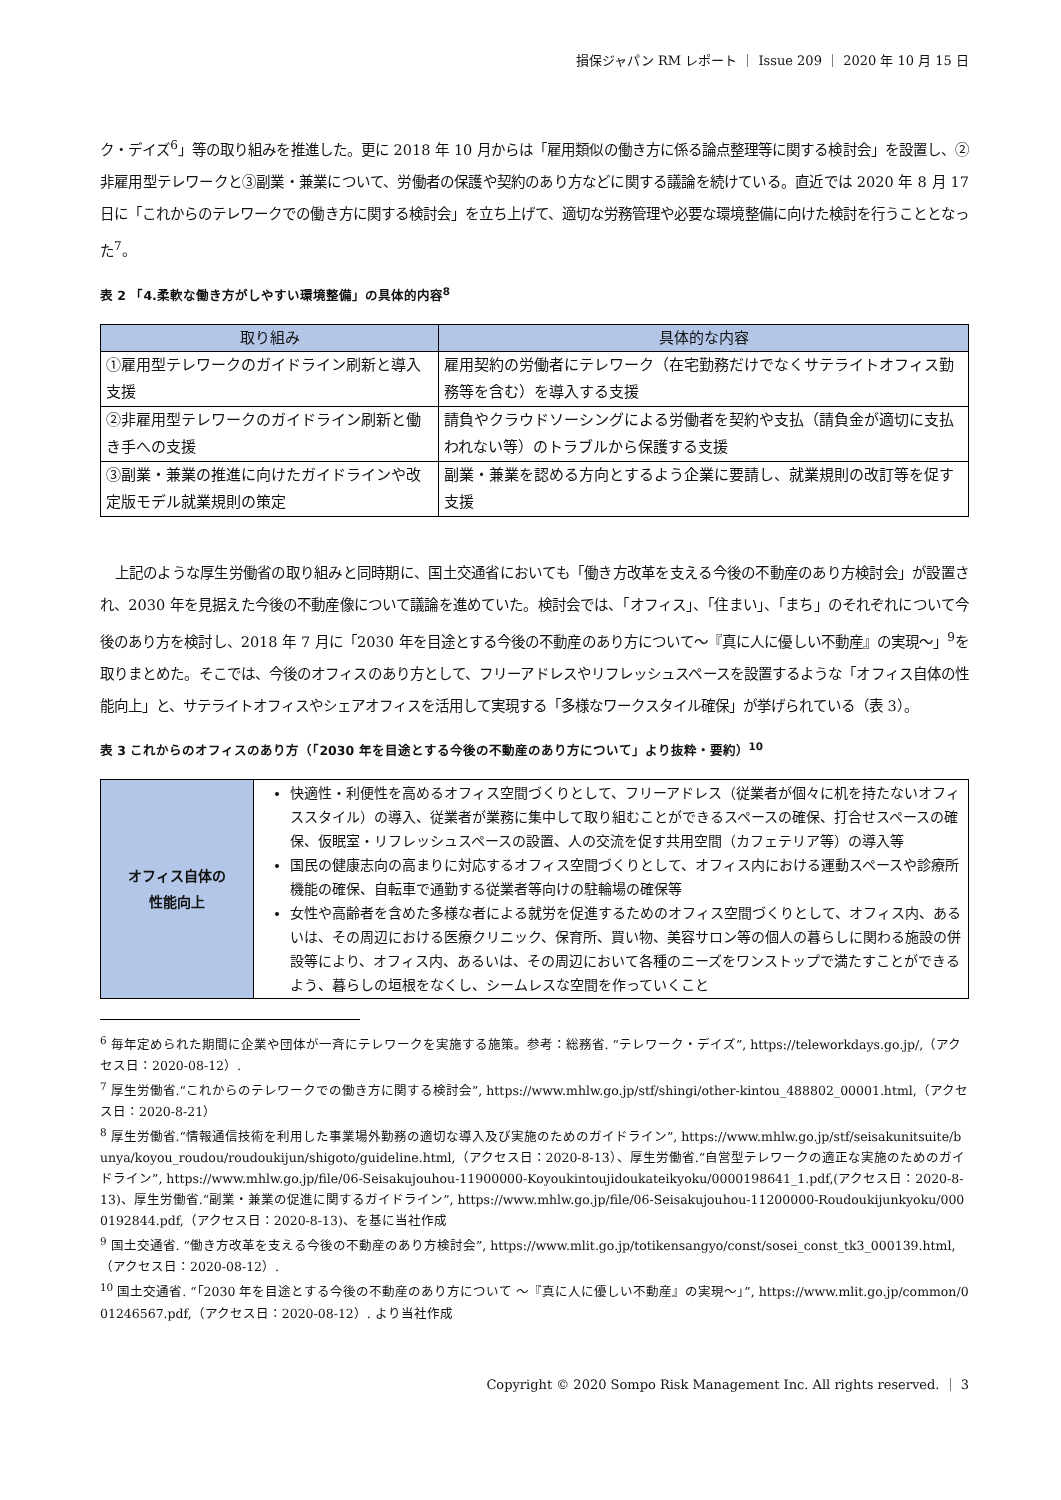損保ジャパン RM レポート ｜ Issue 209 ｜ 2020 年 10 月 15 日
ク・デイズ<sup>6</sup>」等の取り組みを推進した。更に 2018 年 10 月からは「雇用類似の働き方に係る論点整理等に関する検討会」を設置し、②非雇用型テレワークと③副業・兼業について、労働者の保護や契約のあり方などに関する議論を続けている。直近では 2020 年 8 月 17 日に「これからのテレワークでの働き方に関する検討会」を立ち上げて、適切な労務管理や必要な環境整備に向けた検討を行うこととなった<sup>7</sup>。
表 2 「4.柔軟な働き方がしやすい環境整備」の具体的内容<sup>8</sup>
| 取り組み | 具体的な内容 |
| --- | --- |
| ①雇用型テレワークのガイドライン刷新と導入支援 | 雇用契約の労働者にテレワーク（在宅勤務だけでなくサテライトオフィス勤務等を含む）を導入する支援 |
| ②非雇用型テレワークのガイドライン刷新と働き手への支援 | 請負やクラウドソーシングによる労働者を契約や支払（請負金が適切に支払われない等）のトラブルから保護する支援 |
| ③副業・兼業の推進に向けたガイドラインや改定版モデル就業規則の策定 | 副業・兼業を認める方向とするよう企業に要請し、就業規則の改訂等を促す支援 |
上記のような厚生労働省の取り組みと同時期に、国土交通省においても「働き方改革を支える今後の不動産のあり方検討会」が設置され、2030 年を見据えた今後の不動産像について議論を進めていた。検討会では、「オフィス」、「住まい」、「まち」のそれぞれについて今後のあり方を検討し、2018 年 7 月に「2030 年を目途とする今後の不動産のあり方について～『真に人に優しい不動産』の実現～」<sup>9</sup>を取りまとめた。そこでは、今後のオフィスのあり方として、フリーアドレスやリフレッシュスペースを設置するような「オフィス自体の性能向上」と、サテライトオフィスやシェアオフィスを活用して実現する「多様なワークスタイル確保」が挙げられている（表 3）。
表 3 これからのオフィスのあり方（「2030 年を目途とする今後の不動産のあり方について」より抜粋・要約）<sup>10</sup>
| オフィス自体の 性能向上 | 快適性・利便性を高めるオフィス空間づくりとして、フリーアドレス（従業者が個々に机を持たないオフィススタイル）の導入、従業者が業務に集中して取り組むことができるスペースの確保、打合せスペースの確保、仮眠室・リフレッシュスペースの設置、人の交流を促す共用空間（カフェテリア等）の導入等 国民の健康志向の高まりに対応するオフィス空間づくりとして、オフィス内における運動スペースや診療所機能の確保、自転車で通勤する従業者等向けの駐輪場の確保等 女性や高齢者を含めた多様な者による就労を促進するためのオフィス空間づくりとして、オフィス内、あるいは、その周辺における医療クリニック、保育所、買い物、美容サロン等の個人の暮らしに関わる施設の併設等により、オフィス内、あるいは、その周辺において各種のニーズをワンストップで満たすことができるよう、暮らしの垣根をなくし、シームレスな空間を作っていくこと |
<sup>6</sup> 毎年定められた期間に企業や団体が一斉にテレワークを実施する施策。参考：総務省. “テレワーク・デイズ”, https://teleworkdays.go.jp/,（アクセス日：2020-08-12）.
<sup>7</sup> 厚生労働省.“これからのテレワークでの働き方に関する検討会”, https://www.mhlw.go.jp/stf/shingi/other-kintou_488802_00001.html,（アクセス日：2020-8-21）
<sup>8</sup> 厚生労働省.“情報通信技術を利用した事業場外勤務の適切な導入及び実施のためのガイドライン”, https://www.mhlw.go.jp/stf/seisakunitsuite/bunya/koyou_roudou/roudoukijun/shigoto/guideline.html,（アクセス日：2020-8-13）、厚生労働省.“自営型テレワークの適正な実施のためのガイドライン”, https://www.mhlw.go.jp/file/06-Seisakujouhou-11900000-Koyoukintoujidoukateikyoku/0000198641_1.pdf,(アクセス日：2020-8-13)、厚生労働省.“副業・兼業の促進に関するガイドライン”, https://www.mhlw.go.jp/file/06-Seisakujouhou-11200000-Roudoukijunkyoku/0000192844.pdf,（アクセス日：2020-8-13)、を基に当社作成
<sup>9</sup> 国土交通省. “働き方改革を支える今後の不動産のあり方検討会”, https://www.mlit.go.jp/totikensangyo/const/sosei_const_tk3_000139.html,（アクセス日：2020-08-12）.
<sup>10</sup> 国土交通省. “「2030 年を目途とする今後の不動産のあり方について ～『真に人に優しい不動産』の実現～」”, https://www.mlit.go.jp/common/001246567.pdf,（アクセス日：2020-08-12）. より当社作成
Copyright © 2020 Sompo Risk Management Inc. All rights reserved. ｜ 3